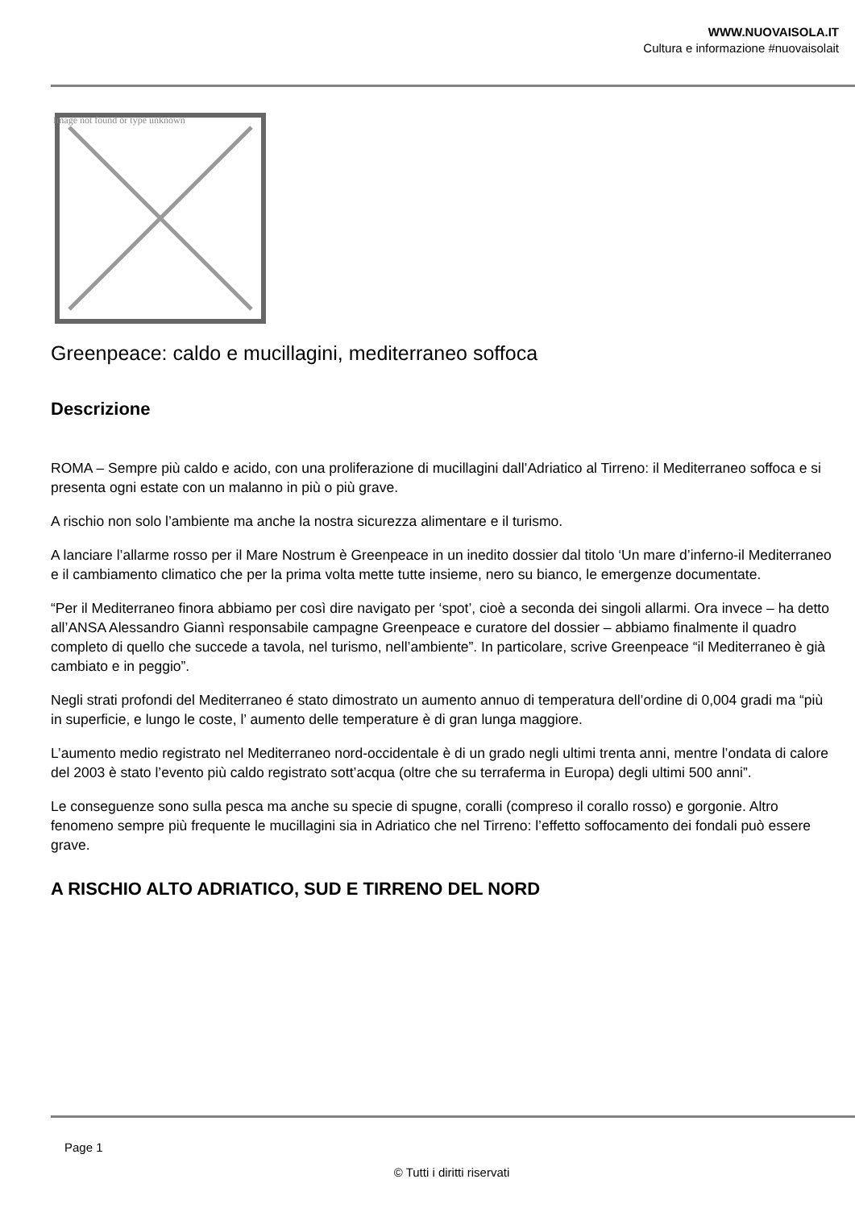WWW.NUOVAISOLA.IT
Cultura e informazione #nuovaisolait
Image not found or type unknown
Greenpeace: caldo e mucillagini, mediterraneo soffoca
Descrizione
ROMA – Sempre più caldo e acido, con una proliferazione di mucillagini dall’Adriatico al Tirreno: il Mediterraneo soffoca e si presenta ogni estate con un malanno in più o più grave.
A rischio non solo l’ambiente ma anche la nostra sicurezza alimentare e il turismo.
A lanciare l’allarme rosso per il Mare Nostrum è Greenpeace in un inedito dossier dal titolo ‘Un mare d’inferno-il Mediterraneo e il cambiamento climatico che per la prima volta mette tutte insieme, nero su bianco, le emergenze documentate.
“Per il Mediterraneo finora abbiamo per così dire navigato per ‘spot’, cioè a seconda dei singoli allarmi. Ora invece – ha detto all’ANSA Alessandro Giannì responsabile campagne Greenpeace e curatore del dossier – abbiamo finalmente il quadro completo di quello che succede a tavola, nel turismo, nell’ambiente”. In particolare, scrive Greenpeace “il Mediterraneo è già cambiato e in peggio”.
Negli strati profondi del Mediterraneo é stato dimostrato un aumento annuo di temperatura dell’ordine di 0,004 gradi ma “più in superficie, e lungo le coste, l’ aumento delle temperature è di gran lunga maggiore.
L’aumento medio registrato nel Mediterraneo nord-occidentale è di un grado negli ultimi trenta anni, mentre l’ondata di calore del 2003 è stato l’evento più caldo registrato sott’acqua (oltre che su terraferma in Europa) degli ultimi 500 anni”.
Le conseguenze sono sulla pesca ma anche su specie di spugne, coralli (compreso il corallo rosso) e gorgonie. Altro fenomeno sempre più frequente le mucillagini sia in Adriatico che nel Tirreno: l’effetto soffocamento dei fondali può essere grave.
A RISCHIO ALTO ADRIATICO, SUD E TIRRENO DEL NORD
Page 1
© Tutti i diritti riservati